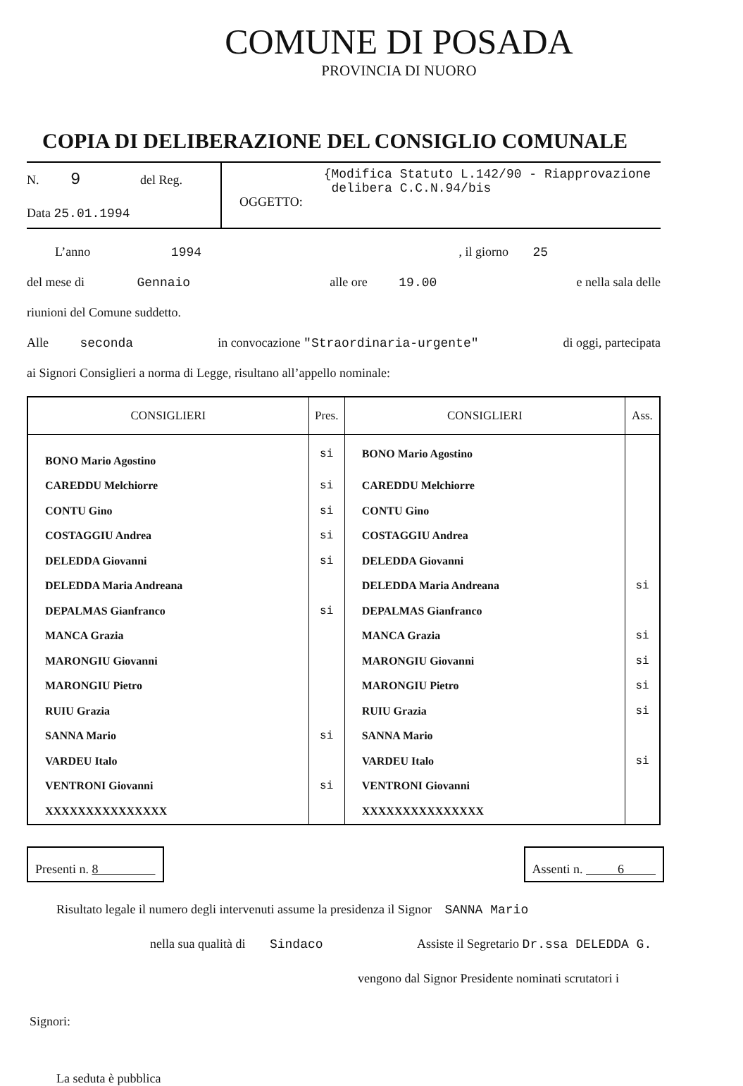COMUNE DI POSADA
PROVINCIA DI NUORO
COPIA DI DELIBERAZIONE DEL CONSIGLIO COMUNALE
N. 9 del Reg.
Data 25.01.1994
OGGETTO:
{Modifica Statuto L.142/90 - Riapprovazione
delibera C.C.N.94/bis
L’anno 1994, il giorno 25
del mese di Gennaio alle ore 19.00 e nella sala delle
riunioni del Comune suddetto.
Alle seconda in convocazione "Straordinaria-urgente" di oggi, partecipata
ai Signori Consiglieri a norma di Legge, risultano all’appello nominale:
| CONSIGLIERI | Pres. | CONSIGLIERI | Ass. |
| --- | --- | --- | --- |
| BONO Mario Agostino | si | BONO Mario Agostino | |
| CAREDDU Melchiorre | si | CAREDDU Melchiorre | |
| CONTU Gino | si | CONTU Gino | |
| COSTAGGIU Andrea | si | COSTAGGIU Andrea | |
| DELEDDA Giovanni | si | DELEDDA Giovanni | |
| DELEDDA Maria Andreana | | DELEDDA Maria Andreana | si |
| DEPALMAS Gianfranco | si | DEPALMAS Gianfranco | |
| MANCA Grazia | | MANCA Grazia | si |
| MARONGIU Giovanni | | MARONGIU Giovanni | si |
| MARONGIU Pietro | | MARONGIU Pietro | si |
| RUIU Grazia | | RUIU Grazia | si |
| SANNA Mario | si | SANNA Mario | |
| VARDEU Italo | | VARDEU Italo | si |
| VENTRONI Giovanni | si | VENTRONI Giovanni | |
| XXXXXXXXXXXXXXX | | XXXXXXXXXXXXXXX | |
Presenti n. 8 Assenti n. 6
Risultato legale il numero degli intervenuti assume la presidenza il Signor SANNA Mario
nella sua qualità di Sindaco Assiste il Segretario Dr.ssa DELEDDA G.
vengono dal Signor Presidente nominati scrutatori i
Signori:
La seduta è pubblica